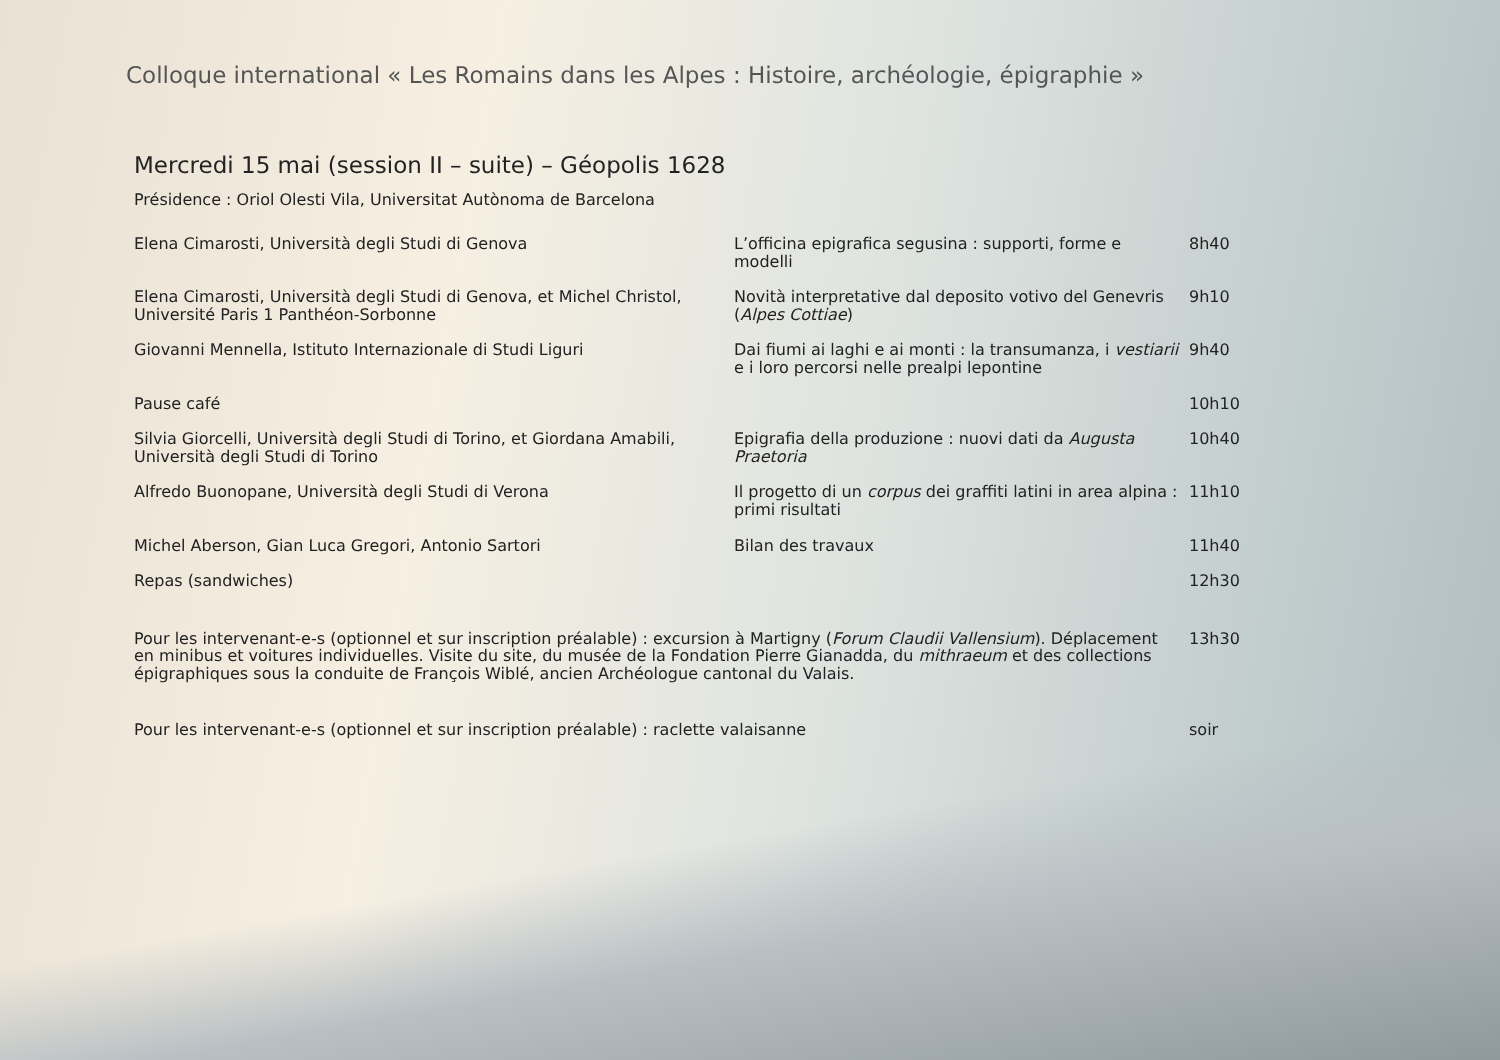Colloque international « Les Romains dans les Alpes : Histoire, archéologie, épigraphie »
Mercredi 15 mai (session II – suite) – Géopolis 1628
Présidence : Oriol Olesti Vila, Universitat Autònoma de Barcelona
| Elena Cimarosti, Università degli Studi di Genova | L’officina epigrafica segusina : supporti, forme e modelli | 8h40 |
| Elena Cimarosti, Università degli Studi di Genova, et Michel Christol, Université Paris 1 Panthéon-Sorbonne | Novità interpretative dal deposito votivo del Genevris ( Alpes Cottiae ) | 9h10 |
| Giovanni Mennella, Istituto Internazionale di Studi Liguri | Dai fiumi ai laghi e ai monti : la transumanza, i vestiarii e i loro percorsi nelle prealpi lepontine | 9h40 |
| Pause café | | 10h10 |
| Silvia Giorcelli, Università degli Studi di Torino, et Giordana Amabili, Università degli Studi di Torino | Epigrafia della produzione : nuovi dati da Augusta Praetoria | 10h40 |
| Alfredo Buonopane, Università degli Studi di Verona | Il progetto di un corpus dei graffiti latini in area alpina : primi risultati | 11h10 |
| Michel Aberson, Gian Luca Gregori, Antonio Sartori | Bilan des travaux | 11h40 |
| Repas (sandwiches) | | 12h30 |
| Pour les intervenant-e-s (optionnel et sur inscription préalable) : excursion à Martigny ( Forum Claudii Vallensium ). Déplacement en minibus et voitures individuelles. Visite du site, du musée de la Fondation Pierre Gianadda, du mithraeum et des collections épigraphiques sous la conduite de François Wiblé, ancien Archéologue cantonal du Valais. | | 13h30 |
| Pour les intervenant-e-s (optionnel et sur inscription préalable) : raclette valaisanne | | soir |